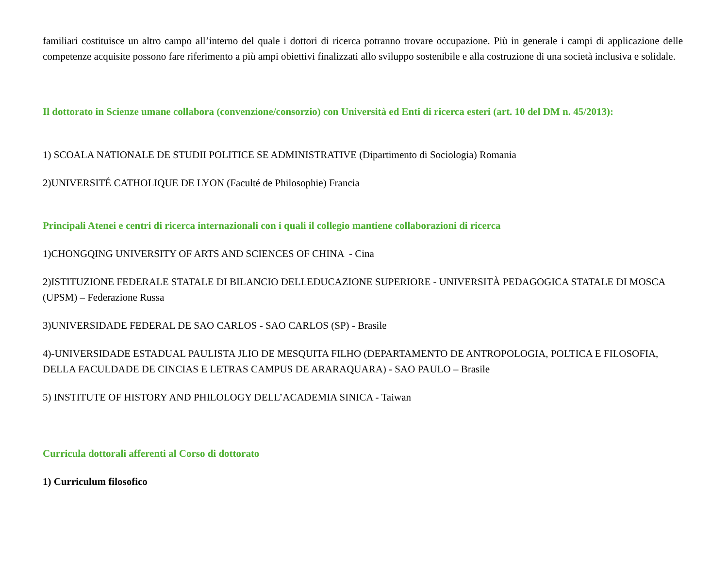familiari costituisce un altro campo all’interno del quale i dottori di ricerca potranno trovare occupazione. Più in generale i campi di applicazione delle competenze acquisite possono fare riferimento a più ampi obiettivi finalizzati allo sviluppo sostenibile e alla costruzione di una società inclusiva e solidale.
Il dottorato in Scienze umane collabora (convenzione/consorzio) con Università ed Enti di ricerca esteri (art. 10 del DM n. 45/2013):
1) SCOALA NATIONALE DE STUDII POLITICE SE ADMINISTRATIVE (Dipartimento di Sociologia) Romania
2)UNIVERSITÉ CATHOLIQUE DE LYON (Faculté de Philosophie) Francia
Principali Atenei e centri di ricerca internazionali con i quali il collegio mantiene collaborazioni di ricerca
1)CHONGQING UNIVERSITY OF ARTS AND SCIENCES OF CHINA - Cina
2)ISTITUZIONE FEDERALE STATALE DI BILANCIO DELLEDUCAZIONE SUPERIORE - UNIVERSITÀ PEDAGOGICA STATALE DI MOSCA (UPSM) – Federazione Russa
3)UNIVERSIDADE FEDERAL DE SAO CARLOS - SAO CARLOS (SP) - Brasile
4)-UNIVERSIDADE ESTADUAL PAULISTA JLIO DE MESQUITA FILHO (DEPARTAMENTO DE ANTROPOLOGIA, POLTICA E FILOSOFIA, DELLA FACULDADE DE CINCIAS E LETRAS CAMPUS DE ARARAQUARA) - SAO PAULO – Brasile
5) INSTITUTE OF HISTORY AND PHILOLOGY DELL’ACADEMIA SINICA - Taiwan
Curricula dottorali afferenti al Corso di dottorato
1) Curriculum filosofico